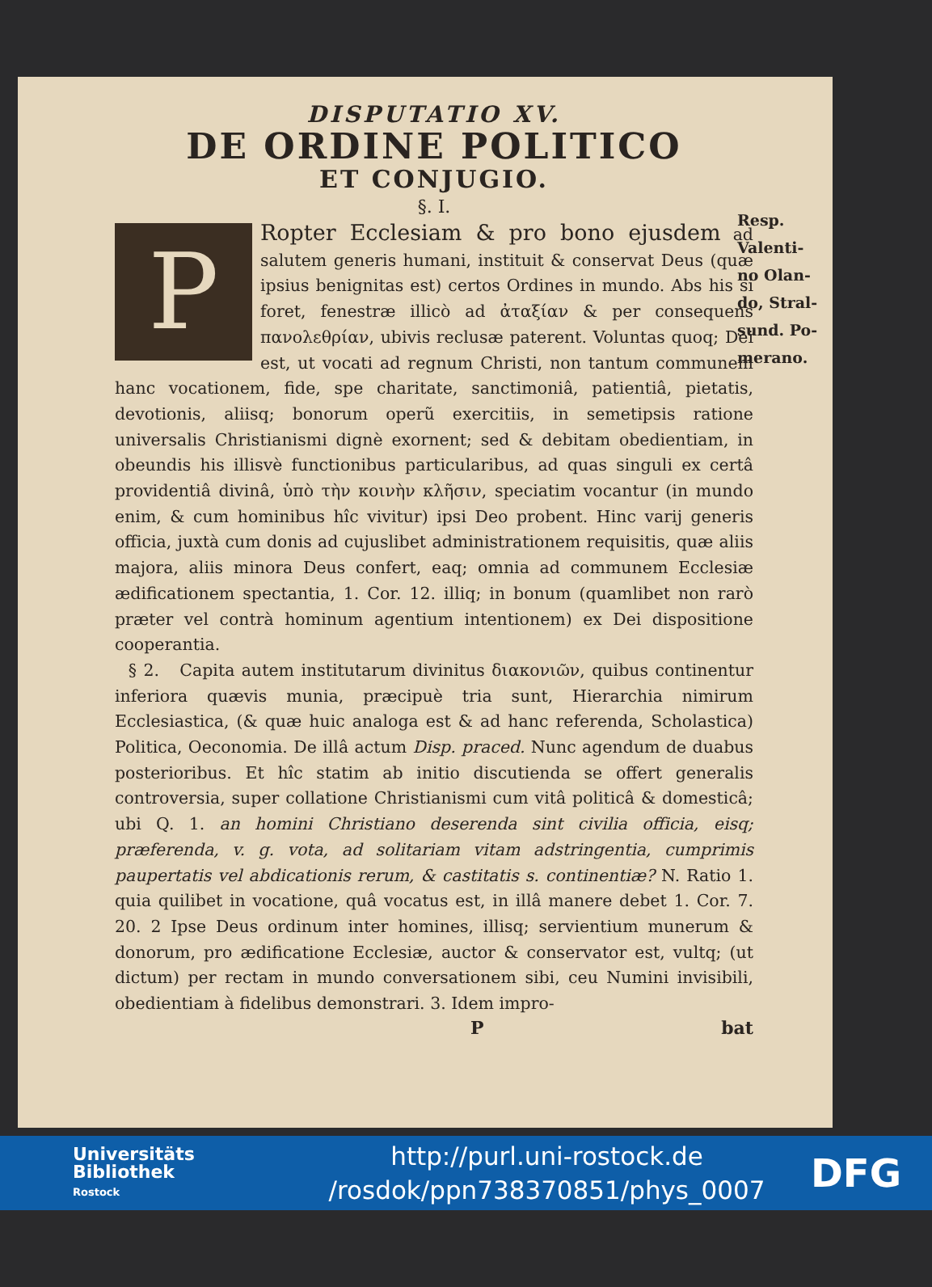DISPUTATIO XV.
DE ORDINE POLITICO
ET CONJUGIO.
§. I.
PRopter Ecclesiam & pro bono ejusdem ad salutem generis humani, instituit & conservat Deus (quæ ipsius benignitas est) certos Ordines in mundo. Abs his si foret, fenestræ illicò ad ἀταξίαν & per consequens πανολεθρίαν, ubivis reclusæ paterent. Voluntas quoq; Dei est, ut vocati ad regnum Christi, non tantum communem hanc vocationem, fide, spe charitate, sanctimoniâ, patientiâ, pietatis, devotionis, aliisq; bonorum operũ exercitiis, in semetipsis ratione universalis Christianismi dignè exornent; sed & debitam obedientiam, in obeundis his illisvè functionibus particularibus, ad quas singuli ex certâ providentiâ divinâ, ὑπὸ τὴν κοινὴν κλῆσιν, speciatim vocantur (in mundo enim, & cum hominibus hîc vivitur) ipsi Deo probent. Hinc varij generis officia, juxtà cum donis ad cujuslibet administrationem requisitis, quæ aliis majora, aliis minora Deus confert, eaq; omnia ad communem Ecclesiæ ædificationem spectantia, 1. Cor. 12. illiq; in bonum (quamlibet non rarò præter vel contrà hominum agentium intentionem) ex Dei dispositione cooperantia.
§ 2. Capita autem institutarum divinitus διακονιῶν, quibus continentur inferiora quævis munia, præcipuè tria sunt, Hierarchia nimirum Ecclesiastica, (& quæ huic analoga est & ad hanc referenda, Scholastica) Politica, Oeconomia. De illâ actum Disp. praced. Nunc agendum de duabus posterioribus. Et hîc statim ab initio discutienda se offert generalis controversia, super collatione Christianismi cum vitâ politicâ & domesticâ; ubi Q. 1. an homini Christiano deserenda sint civilia officia, eisq; præferenda, v. g. vota, ad solitariam vitam adstringentia, cumprimis paupertatis vel abdicationis rerum, & castitatis s. continentiæ? N. Ratio 1. quia quilibet in vocatione, quâ vocatus est, in illâ manere debet 1. Cor. 7. 20. 2 Ipse Deus ordinum inter homines, illisq; servientium munerum & donorum, pro ædificatione Ecclesiæ, auctor & conservator est, vultq; (ut dictum) per rectam in mundo conversationem sibi, ceu Numini invisibili, obedientiam à fidelibus demonstrari. 3. Idem impro-
Pbat
Resp.
Valenti-
no Olan-
do, Stral-
sund. Po-
merano.
Universitäts
Bibliothek
Rostock
http://purl.uni-rostock.de
/rosdok/ppn738370851/phys_0007
DFG